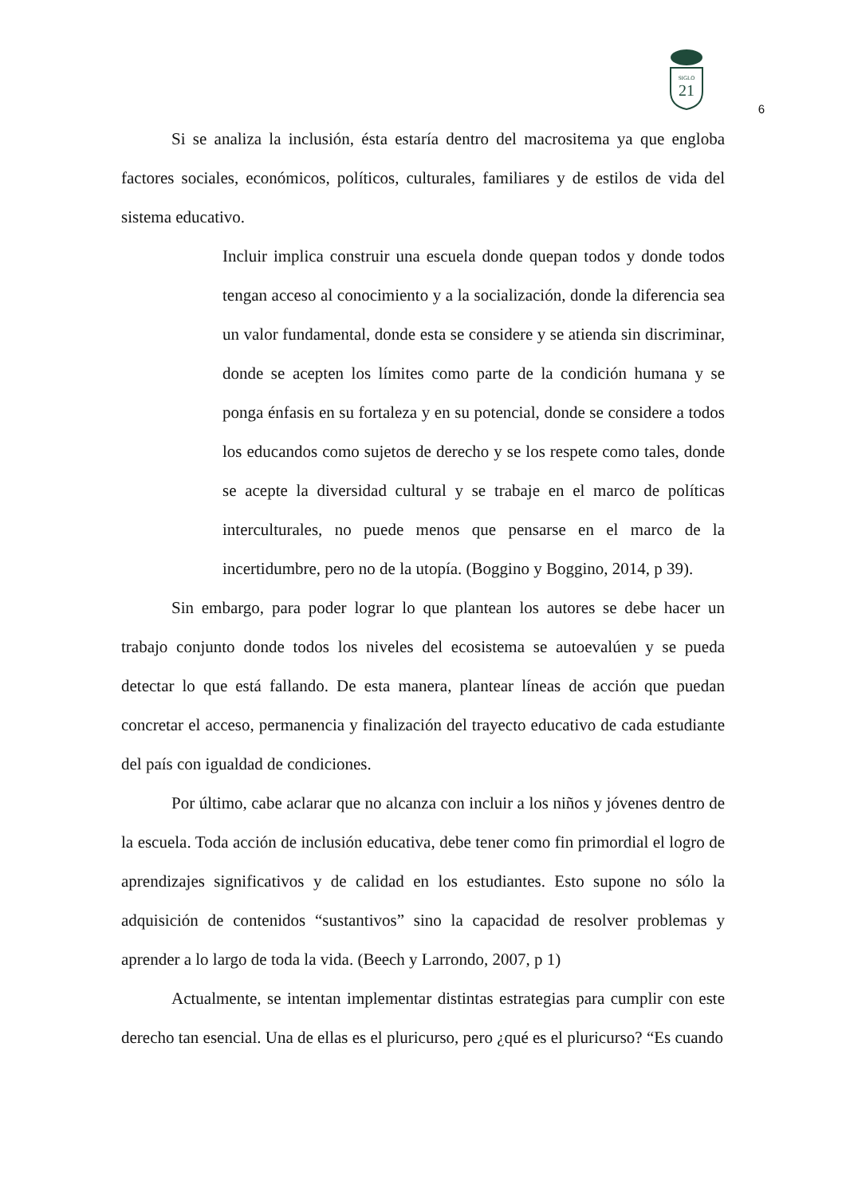SIGLO
21
6
Si se analiza la inclusión, ésta estaría dentro del macrositema ya que engloba factores sociales, económicos, políticos, culturales, familiares y de estilos de vida del sistema educativo.
Incluir implica construir una escuela donde quepan todos y donde todos tengan acceso al conocimiento y a la socialización, donde la diferencia sea un valor fundamental, donde esta se considere y se atienda sin discriminar, donde se acepten los límites como parte de la condición humana y se ponga énfasis en su fortaleza y en su potencial, donde se considere a todos los educandos como sujetos de derecho y se los respete como tales, donde se acepte la diversidad cultural y se trabaje en el marco de políticas interculturales, no puede menos que pensarse en el marco de la incertidumbre, pero no de la utopía. (Boggino y Boggino, 2014, p 39).
Sin embargo, para poder lograr lo que plantean los autores se debe hacer un trabajo conjunto donde todos los niveles del ecosistema se autoevalúen y se pueda detectar lo que está fallando. De esta manera, plantear líneas de acción que puedan concretar el acceso, permanencia y finalización del trayecto educativo de cada estudiante del país con igualdad de condiciones.
Por último, cabe aclarar que no alcanza con incluir a los niños y jóvenes dentro de la escuela. Toda acción de inclusión educativa, debe tener como fin primordial el logro de aprendizajes significativos y de calidad en los estudiantes. Esto supone no sólo la adquisición de contenidos “sustantivos” sino la capacidad de resolver problemas y aprender a lo largo de toda la vida. (Beech y Larrondo, 2007, p 1)
Actualmente, se intentan implementar distintas estrategias para cumplir con este derecho tan esencial. Una de ellas es el pluricurso, pero ¿qué es el pluricurso? “Es cuando